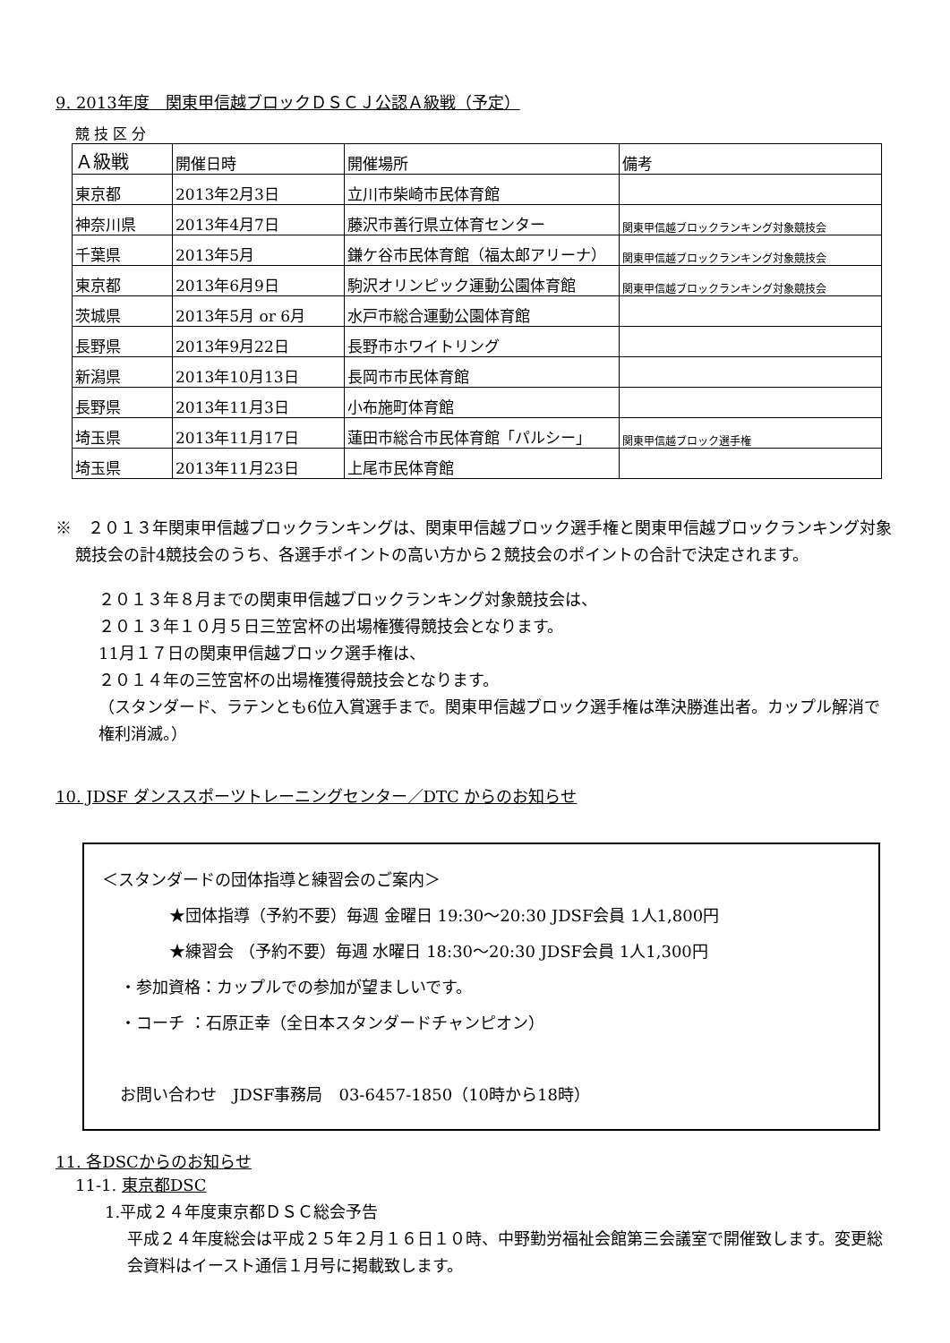9. 2013年度　関東甲信越ブロックＤＳＣＪ公認Ａ級戦（予定）
競 技 区 分
| Ａ級戦 | 開催日時 | 開催場所 | 備考 |
| 東京都 | 2013年2月3日 | 立川市柴崎市民体育館 | |
| 神奈川県 | 2013年4月7日 | 藤沢市善行県立体育センター | 関東甲信越ブロックランキング対象競技会 |
| 千葉県 | 2013年5月 | 鎌ケ谷市民体育館（福太郎アリーナ） | 関東甲信越ブロックランキング対象競技会 |
| 東京都 | 2013年6月9日 | 駒沢オリンピック運動公園体育館 | 関東甲信越ブロックランキング対象競技会 |
| 茨城県 | 2013年5月 or 6月 | 水戸市総合運動公園体育館 | |
| 長野県 | 2013年9月22日 | 長野市ホワイトリング | |
| 新潟県 | 2013年10月13日 | 長岡市市民体育館 | |
| 長野県 | 2013年11月3日 | 小布施町体育館 | |
| 埼玉県 | 2013年11月17日 | 蓮田市総合市民体育館「パルシー」 | 関東甲信越ブロック選手権 |
| 埼玉県 | 2013年11月23日 | 上尾市民体育館 | |
※　２０１３年関東甲信越ブロックランキングは、関東甲信越ブロック選手権と関東甲信越ブロックランキング対象競技会の計4競技会のうち、各選手ポイントの高い方から２競技会のポイントの合計で決定されます。
２０１３年８月までの関東甲信越ブロックランキング対象競技会は、
２０１３年１０月５日三笠宮杯の出場権獲得競技会となります。
11月１７日の関東甲信越ブロック選手権は、
２０１４年の三笠宮杯の出場権獲得競技会となります。
（スタンダード、ラテンとも6位入賞選手まで。関東甲信越ブロック選手権は準決勝進出者。カップル解消で権利消滅。）
10. JDSF ダンススポーツトレーニングセンター／DTC からのお知らせ
＜スタンダードの団体指導と練習会のご案内＞
★団体指導（予約不要）毎週 金曜日 19:30～20:30 JDSF会員 1人1,800円
★練習会 （予約不要）毎週 水曜日 18:30～20:30 JDSF会員 1人1,300円
・参加資格：カップルでの参加が望ましいです。
・コーチ ：石原正幸（全日本スタンダードチャンピオン）
お問い合わせ　JDSF事務局　03-6457-1850（10時から18時）
11. 各DSCからのお知らせ
11-1. 東京都DSC
1.平成２４年度東京都ＤＳＣ総会予告
平成２４年度総会は平成２５年２月１６日１０時、中野勤労福祉会館第三会議室で開催致します。変更総会資料はイースト通信１月号に掲載致します。